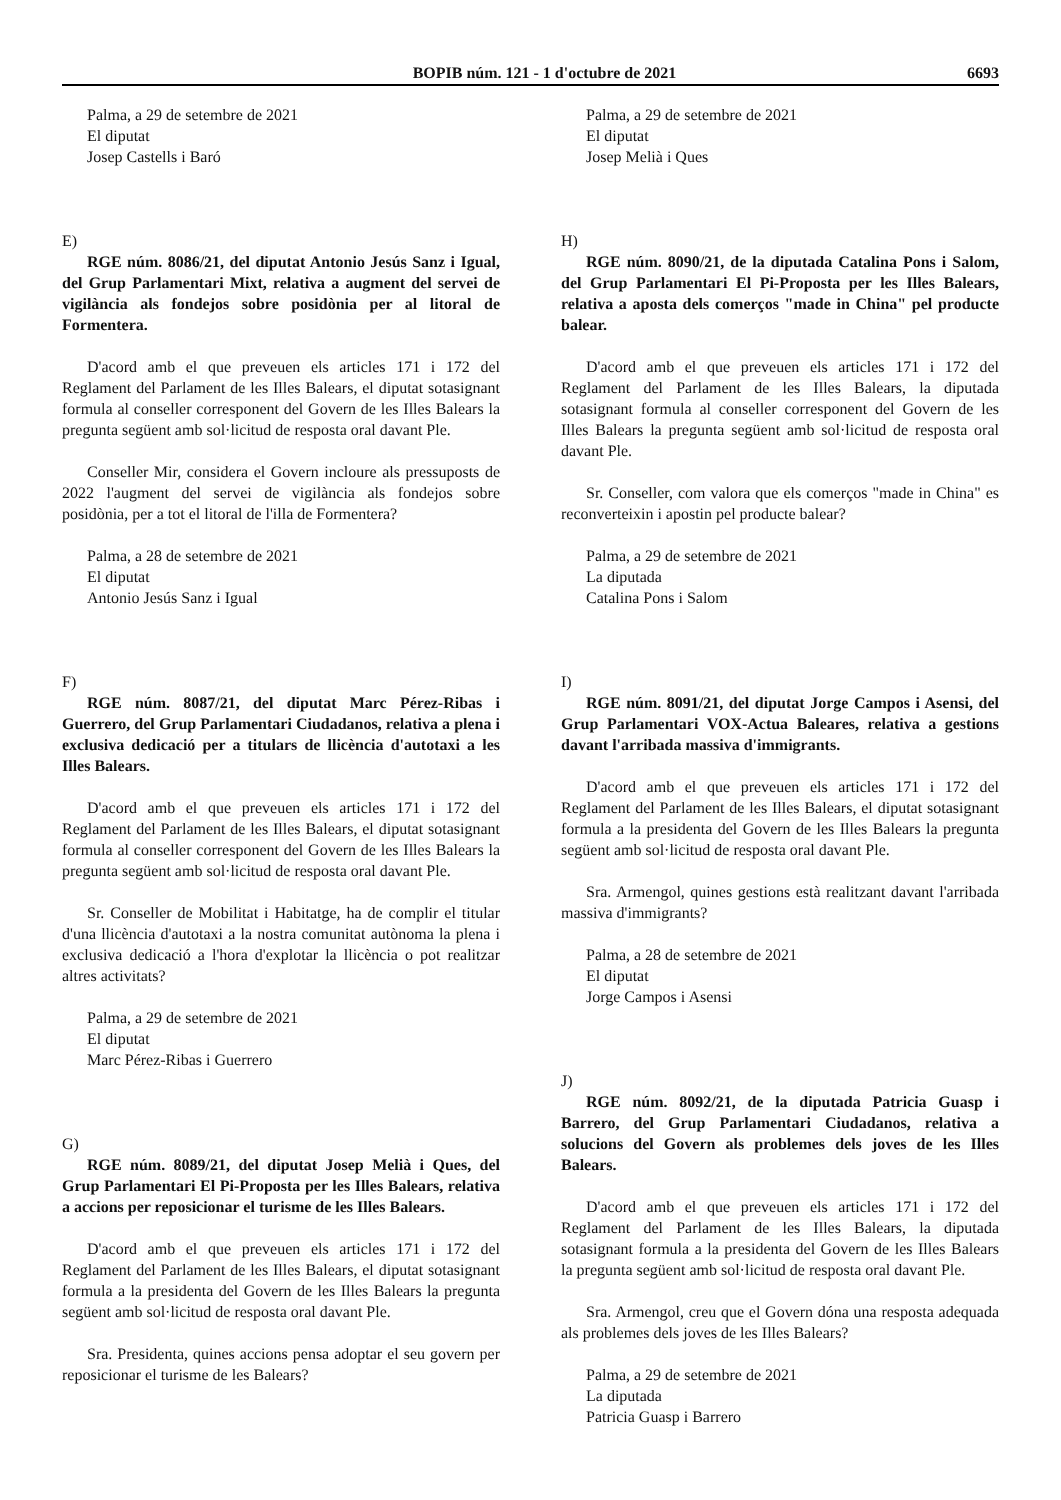BOPIB núm. 121 - 1 d'octubre de 2021 6693
Palma, a 29 de setembre de 2021
El diputat
Josep Castells i Baró
E)
RGE núm. 8086/21, del diputat Antonio Jesús Sanz i Igual, del Grup Parlamentari Mixt, relativa a augment del servei de vigilància als fondejos sobre posidònia per al litoral de Formentera.
D'acord amb el que preveuen els articles 171 i 172 del Reglament del Parlament de les Illes Balears, el diputat sotasignant formula al conseller corresponent del Govern de les Illes Balears la pregunta següent amb sol·licitud de resposta oral davant Ple.
Conseller Mir, considera el Govern incloure als pressuposts de 2022 l'augment del servei de vigilància als fondejos sobre posidònia, per a tot el litoral de l'illa de Formentera?
Palma, a 28 de setembre de 2021
El diputat
Antonio Jesús Sanz i Igual
F)
RGE núm. 8087/21, del diputat Marc Pérez-Ribas i Guerrero, del Grup Parlamentari Ciudadanos, relativa a plena i exclusiva dedicació per a titulars de llicència d'autotaxi a les Illes Balears.
D'acord amb el que preveuen els articles 171 i 172 del Reglament del Parlament de les Illes Balears, el diputat sotasignant formula al conseller corresponent del Govern de les Illes Balears la pregunta següent amb sol·licitud de resposta oral davant Ple.
Sr. Conseller de Mobilitat i Habitatge, ha de complir el titular d'una llicència d'autotaxi a la nostra comunitat autònoma la plena i exclusiva dedicació a l'hora d'explotar la llicència o pot realitzar altres activitats?
Palma, a 29 de setembre de 2021
El diputat
Marc Pérez-Ribas i Guerrero
G)
RGE núm. 8089/21, del diputat Josep Melià i Ques, del Grup Parlamentari El Pi-Proposta per les Illes Balears, relativa a accions per reposicionar el turisme de les Illes Balears.
D'acord amb el que preveuen els articles 171 i 172 del Reglament del Parlament de les Illes Balears, el diputat sotasignant formula a la presidenta del Govern de les Illes Balears la pregunta següent amb sol·licitud de resposta oral davant Ple.
Sra. Presidenta, quines accions pensa adoptar el seu govern per reposicionar el turisme de les Balears?
Palma, a 29 de setembre de 2021
El diputat
Josep Melià i Ques
H)
RGE núm. 8090/21, de la diputada Catalina Pons i Salom, del Grup Parlamentari El Pi-Proposta per les Illes Balears, relativa a aposta dels comerços "made in China" pel producte balear.
D'acord amb el que preveuen els articles 171 i 172 del Reglament del Parlament de les Illes Balears, la diputada sotasignant formula al conseller corresponent del Govern de les Illes Balears la pregunta següent amb sol·licitud de resposta oral davant Ple.
Sr. Conseller, com valora que els comerços "made in China" es reconverteixin i apostin pel producte balear?
Palma, a 29 de setembre de 2021
La diputada
Catalina Pons i Salom
I)
RGE núm. 8091/21, del diputat Jorge Campos i Asensi, del Grup Parlamentari VOX-Actua Baleares, relativa a gestions davant l'arribada massiva d'immigrants.
D'acord amb el que preveuen els articles 171 i 172 del Reglament del Parlament de les Illes Balears, el diputat sotasignant formula a la presidenta del Govern de les Illes Balears la pregunta següent amb sol·licitud de resposta oral davant Ple.
Sra. Armengol, quines gestions està realitzant davant l'arribada massiva d'immigrants?
Palma, a 28 de setembre de 2021
El diputat
Jorge Campos i Asensi
J)
RGE núm. 8092/21, de la diputada Patricia Guasp i Barrero, del Grup Parlamentari Ciudadanos, relativa a solucions del Govern als problemes dels joves de les Illes Balears.
D'acord amb el que preveuen els articles 171 i 172 del Reglament del Parlament de les Illes Balears, la diputada sotasignant formula a la presidenta del Govern de les Illes Balears la pregunta següent amb sol·licitud de resposta oral davant Ple.
Sra. Armengol, creu que el Govern dóna una resposta adequada als problemes dels joves de les Illes Balears?
Palma, a 29 de setembre de 2021
La diputada
Patricia Guasp i Barrero